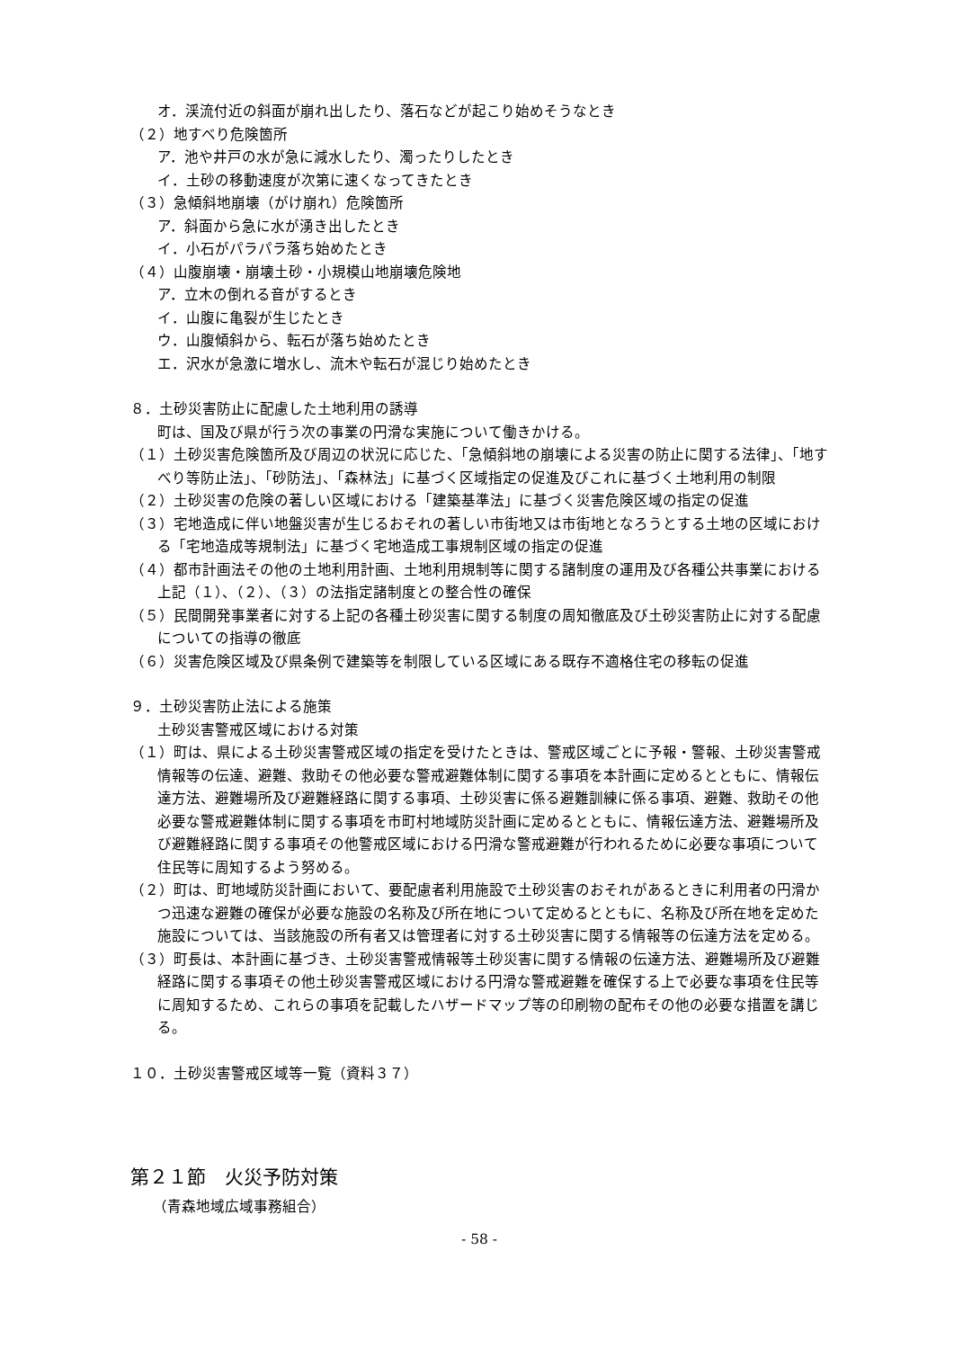オ．渓流付近の斜面が崩れ出したり、落石などが起こり始めそうなとき
（２）地すべり危険箇所
ア．池や井戸の水が急に減水したり、濁ったりしたとき
イ．土砂の移動速度が次第に速くなってきたとき
（３）急傾斜地崩壊（がけ崩れ）危険箇所
ア．斜面から急に水が湧き出したとき
イ．小石がパラパラ落ち始めたとき
（４）山腹崩壊・崩壊土砂・小規模山地崩壊危険地
ア．立木の倒れる音がするとき
イ．山腹に亀裂が生じたとき
ウ．山腹傾斜から、転石が落ち始めたとき
エ．沢水が急激に増水し、流木や転石が混じり始めたとき
８．土砂災害防止に配慮した土地利用の誘導
町は、国及び県が行う次の事業の円滑な実施について働きかける。
（１）土砂災害危険箇所及び周辺の状況に応じた、「急傾斜地の崩壊による災害の防止に関する法律」、「地すべり等防止法」、「砂防法」、「森林法」に基づく区域指定の促進及びこれに基づく土地利用の制限
（２）土砂災害の危険の著しい区域における「建築基準法」に基づく災害危険区域の指定の促進
（３）宅地造成に伴い地盤災害が生じるおそれの著しい市街地又は市街地となろうとする土地の区域における「宅地造成等規制法」に基づく宅地造成工事規制区域の指定の促進
（４）都市計画法その他の土地利用計画、土地利用規制等に関する諸制度の運用及び各種公共事業における上記（１）、（２）、（３）の法指定諸制度との整合性の確保
（５）民間開発事業者に対する上記の各種土砂災害に関する制度の周知徹底及び土砂災害防止に対する配慮についての指導の徹底
（６）災害危険区域及び県条例で建築等を制限している区域にある既存不適格住宅の移転の促進
９．土砂災害防止法による施策
土砂災害警戒区域における対策
（１）町は、県による土砂災害警戒区域の指定を受けたときは、警戒区域ごとに予報・警報、土砂災害警戒情報等の伝達、避難、救助その他必要な警戒避難体制に関する事項を本計画に定めるとともに、情報伝達方法、避難場所及び避難経路に関する事項、土砂災害に係る避難訓練に係る事項、避難、救助その他必要な警戒避難体制に関する事項を市町村地域防災計画に定めるとともに、情報伝達方法、避難場所及び避難経路に関する事項その他警戒区域における円滑な警戒避難が行われるために必要な事項について住民等に周知するよう努める。
（２）町は、町地域防災計画において、要配慮者利用施設で土砂災害のおそれがあるときに利用者の円滑かつ迅速な避難の確保が必要な施設の名称及び所在地について定めるとともに、名称及び所在地を定めた施設については、当該施設の所有者又は管理者に対する土砂災害に関する情報等の伝達方法を定める。
（３）町長は、本計画に基づき、土砂災害警戒情報等土砂災害に関する情報の伝達方法、避難場所及び避難経路に関する事項その他土砂災害警戒区域における円滑な警戒避難を確保する上で必要な事項を住民等に周知するため、これらの事項を記載したハザードマップ等の印刷物の配布その他の必要な措置を講じる。
１０．土砂災害警戒区域等一覧（資料３７）
第２１節　火災予防対策
（青森地域広域事務組合）
- 58 -